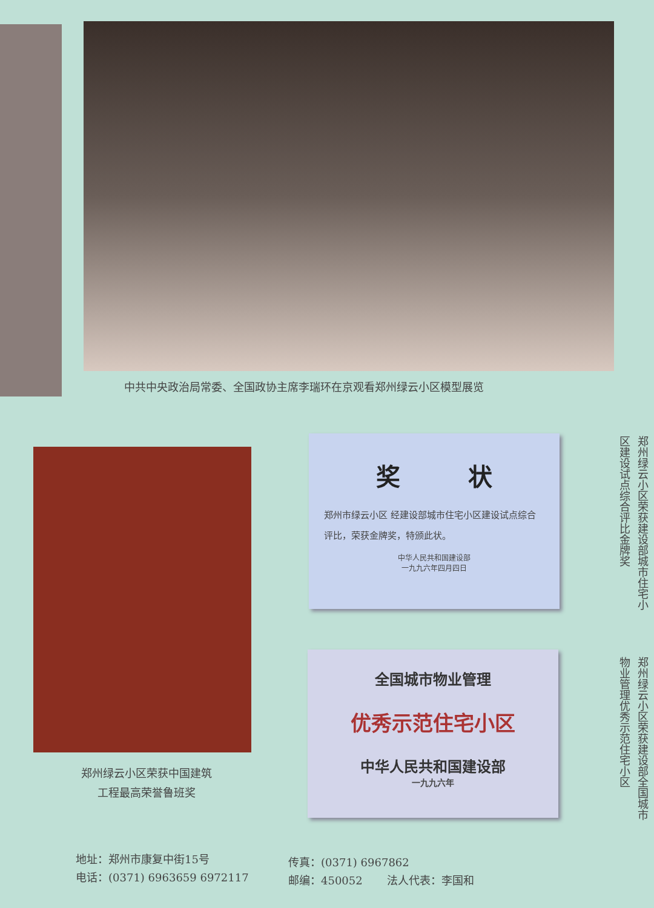中共中央政治局常委、全国政协主席李瑞环在京观看郑州绿云小区模型展览
郑州绿云小区荣获中国建筑
工程最高荣誉鲁班奖
奖 状
郑州市绿云小区 经建设部城市住宅小区建设试点综合评比，荣获金牌奖，特颁此状。
中华人民共和国建设部
一九九六年四月四日
郑州绿云小区荣获建设部城市住宅小区建设试点综合评比金牌奖
全国城市物业管理
优秀示范住宅小区
中华人民共和国建设部
一九九六年
郑州绿云小区荣获建设部全国城市物业管理优秀示范住宅小区
地址：郑州市康复中街15号
电话：(0371) 6963659 6972117
传真：(0371) 6967862
邮编：450052 法人代表：李国和